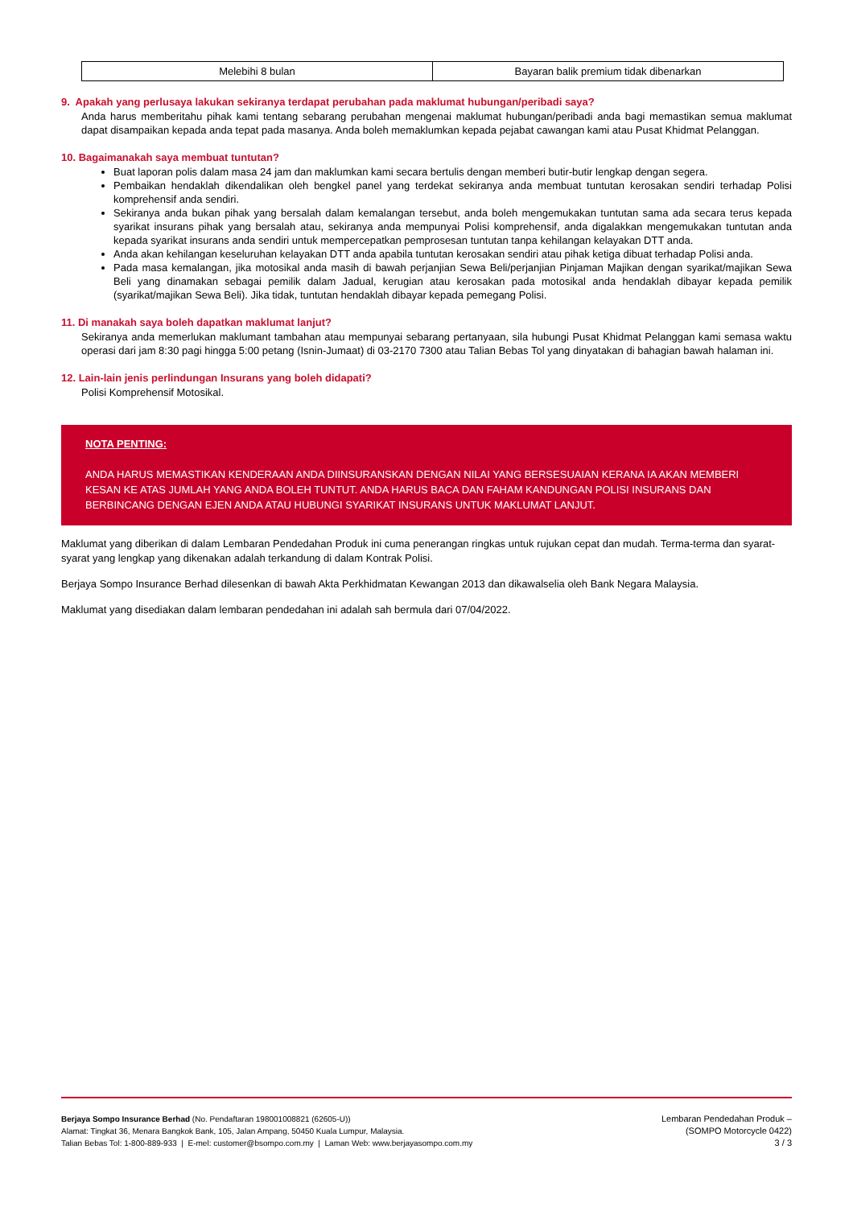| Melebihi 8 bulan | Bayaran balik premium tidak dibenarkan |
9. Apakah yang perlusaya lakukan sekiranya terdapat perubahan pada maklumat hubungan/peribadi saya?
Anda harus memberitahu pihak kami tentang sebarang perubahan mengenai maklumat hubungan/peribadi anda bagi memastikan semua maklumat dapat disampaikan kepada anda tepat pada masanya. Anda boleh memaklumkan kepada pejabat cawangan kami atau Pusat Khidmat Pelanggan.
10. Bagaimanakah saya membuat tuntutan?
Buat laporan polis dalam masa 24 jam dan maklumkan kami secara bertulis dengan memberi butir-butir lengkap dengan segera.
Pembaikan hendaklah dikendalikan oleh bengkel panel yang terdekat sekiranya anda membuat tuntutan kerosakan sendiri terhadap Polisi komprehensif anda sendiri.
Sekiranya anda bukan pihak yang bersalah dalam kemalangan tersebut, anda boleh mengemukakan tuntutan sama ada secara terus kepada syarikat insurans pihak yang bersalah atau, sekiranya anda mempunyai Polisi komprehensif, anda digalakkan mengemukakan tuntutan anda kepada syarikat insurans anda sendiri untuk mempercepatkan pemprosesan tuntutan tanpa kehilangan kelayakan DTT anda.
Anda akan kehilangan keseluruhan kelayakan DTT anda apabila tuntutan kerosakan sendiri atau pihak ketiga dibuat terhadap Polisi anda.
Pada masa kemalangan, jika motosikal anda masih di bawah perjanjian Sewa Beli/perjanjian Pinjaman Majikan dengan syarikat/majikan Sewa Beli yang dinamakan sebagai pemilik dalam Jadual, kerugian atau kerosakan pada motosikal anda hendaklah dibayar kepada pemilik (syarikat/majikan Sewa Beli). Jika tidak, tuntutan hendaklah dibayar kepada pemegang Polisi.
11. Di manakah saya boleh dapatkan maklumat lanjut?
Sekiranya anda memerlukan maklumant tambahan atau mempunyai sebarang pertanyaan, sila hubungi Pusat Khidmat Pelanggan kami semasa waktu operasi dari jam 8:30 pagi hingga 5:00 petang (Isnin-Jumaat) di 03-2170 7300 atau Talian Bebas Tol yang dinyatakan di bahagian bawah halaman ini.
12. Lain-lain jenis perlindungan Insurans yang boleh didapati?
Polisi Komprehensif Motosikal.
NOTA PENTING:
ANDA HARUS MEMASTIKAN KENDERAAN ANDA DIINSURANSKAN DENGAN NILAI YANG BERSESUAIAN KERANA IA AKAN MEMBERI KESAN KE ATAS JUMLAH YANG ANDA BOLEH TUNTUT. ANDA HARUS BACA DAN FAHAM KANDUNGAN POLISI INSURANS DAN BERBINCANG DENGAN EJEN ANDA ATAU HUBUNGI SYARIKAT INSURANS UNTUK MAKLUMAT LANJUT.
Maklumat yang diberikan di dalam Lembaran Pendedahan Produk ini cuma penerangan ringkas untuk rujukan cepat dan mudah. Terma-terma dan syarat-syarat yang lengkap yang dikenakan adalah terkandung di dalam Kontrak Polisi.
Berjaya Sompo Insurance Berhad dilesenkan di bawah Akta Perkhidmatan Kewangan 2013 dan dikawalselia oleh Bank Negara Malaysia.
Maklumat yang disediakan dalam lembaran pendedahan ini adalah sah bermula dari 07/04/2022.
Berjaya Sompo Insurance Berhad (No. Pendaftaran 198001008821 (62605-U))
Alamat: Tingkat 36, Menara Bangkok Bank, 105, Jalan Ampang, 50450 Kuala Lumpur, Malaysia.
Talian Bebas Tol: 1-800-889-933 | E-mel: customer@bsompo.com.my | Laman Web: www.berjayasompo.com.my
Lembaran Pendedahan Produk –
(SOMPO Motorcycle 0422)
3 / 3